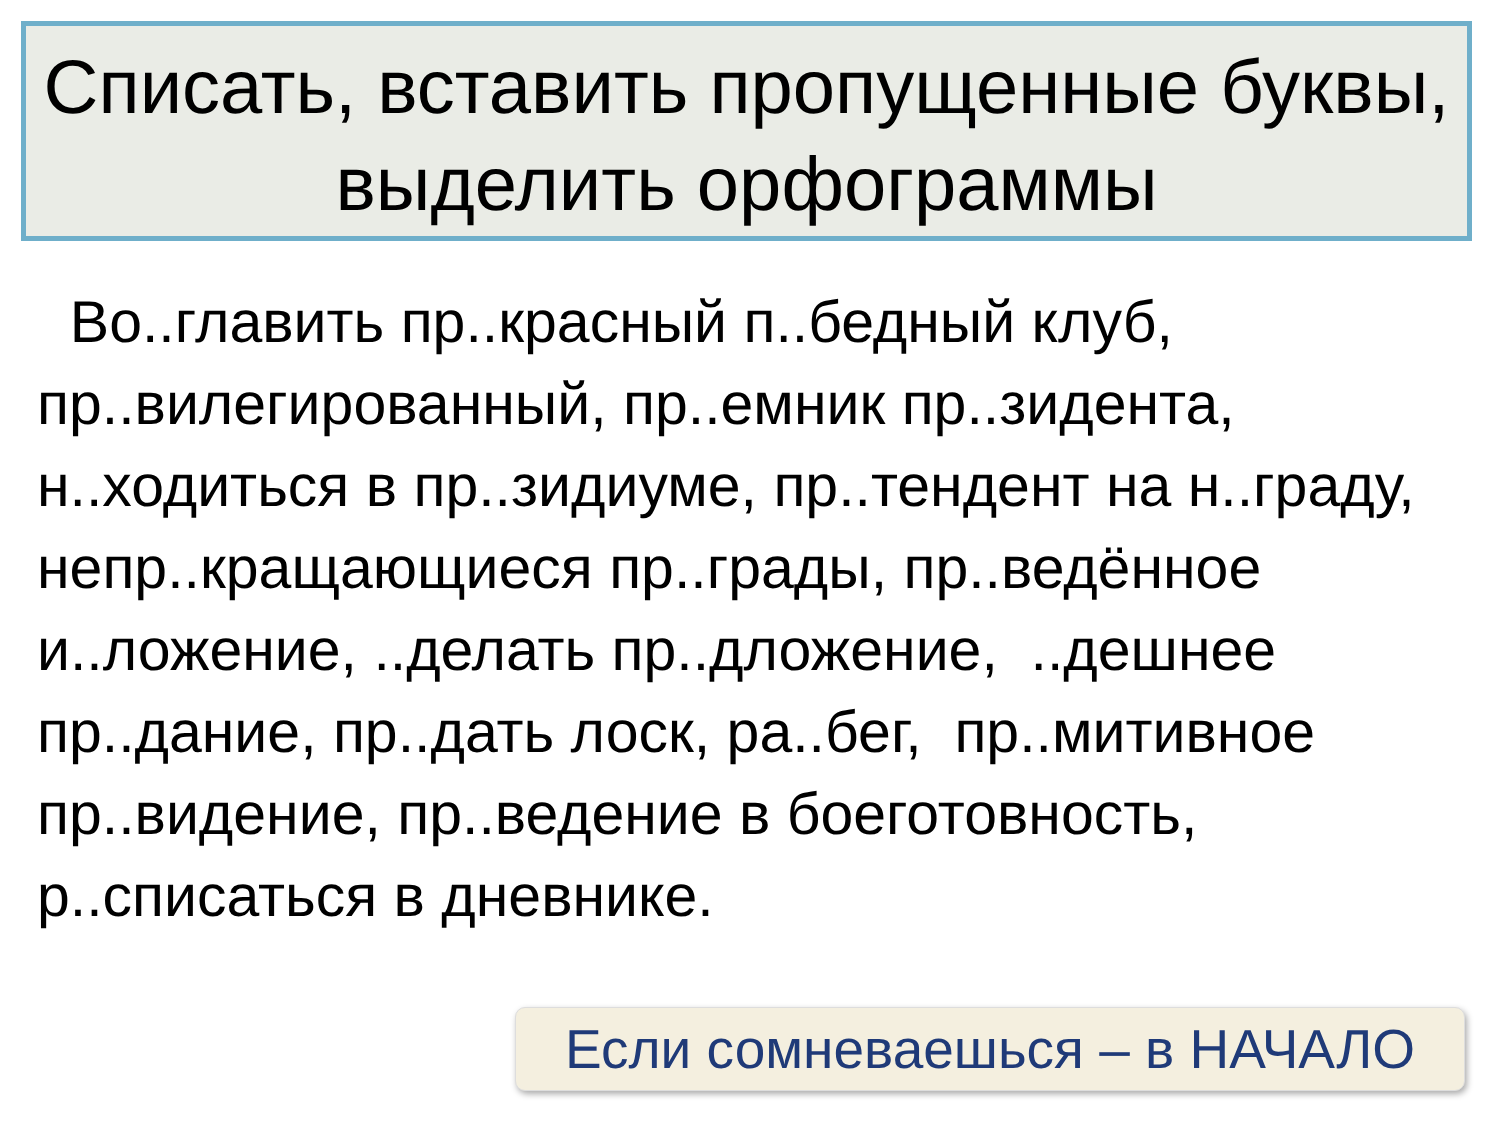Списать, вставить пропущенные буквы, выделить орфограммы
Во..главить пр..красный п..бедный клуб, пр..вилегированный, пр..емник пр..зидента, н..ходиться в пр..зидиуме, пр..тендент на н..граду, непр..кращающиеся пр..грады, пр..ведённое и..ложение, ..делать пр..дложение, ..дешнее пр..дание, пр..дать лоск, ра..бег, пр..митивное пр..видение, пр..ведение в боеготовность, р..списаться в дневнике.
Если сомневаешься – в НАЧАЛО